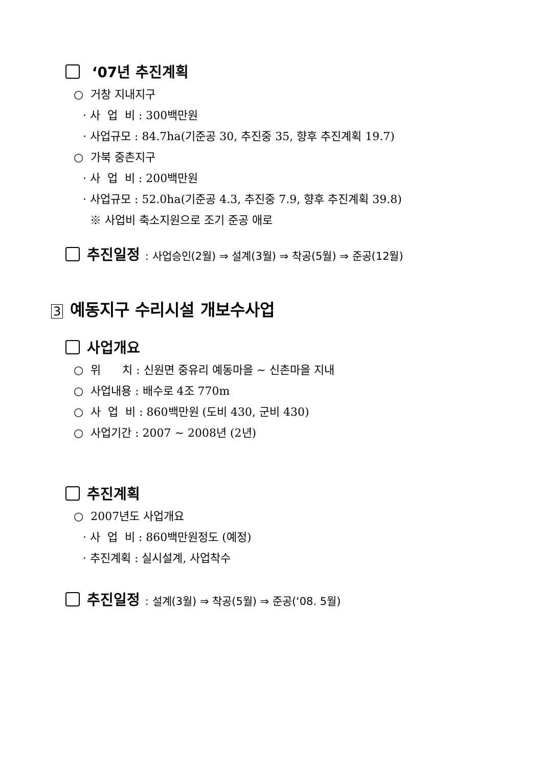‘07년 추진계획
○ 거창 지내지구
· 사 업 비 : 300백만원
· 사업규모 : 84.7ha(기준공 30, 추진중 35, 향후 추진계획 19.7)
○ 가북 중촌지구
· 사 업 비 : 200백만원
· 사업규모 : 52.0ha(기준공 4.3, 추진중 7.9, 향후 추진계획 39.8)
※ 사업비 축소지원으로 조기 준공 애로
추진일정 : 사업승인(2월) ⇒ 설계(3월) ⇒ 착공(5월) ⇒ 준공(12월)
3 예동지구 수리시설 개보수사업
사업개요
○ 위 치 : 신원면 중유리 예동마을 ~ 신촌마을 지내
○ 사업내용 : 배수로 4조 770m
○ 사 업 비 : 860백만원 (도비 430, 군비 430)
○ 사업기간 : 2007 ~ 2008년 (2년)
추진계획
○ 2007년도 사업개요
· 사 업 비 : 860백만원정도 (예정)
· 추진계획 : 실시설계, 사업착수
추진일정 : 설계(3월) ⇒ 착공(5월) ⇒ 준공(‘08. 5월)